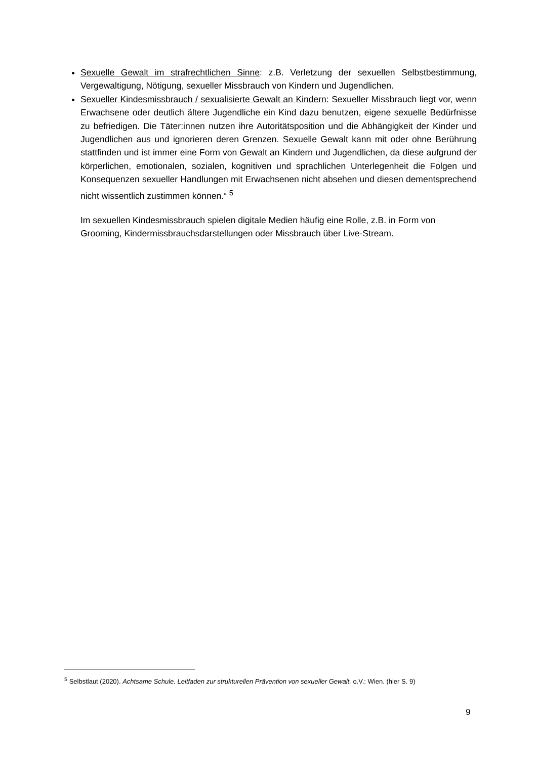Sexuelle Gewalt im strafrechtlichen Sinne: z.B. Verletzung der sexuellen Selbstbestimmung, Vergewaltigung, Nötigung, sexueller Missbrauch von Kindern und Jugendlichen.
Sexueller Kindesmissbrauch / sexualisierte Gewalt an Kindern: Sexueller Missbrauch liegt vor, wenn Erwachsene oder deutlich ältere Jugendliche ein Kind dazu benutzen, eigene sexuelle Bedürfnisse zu befriedigen. Die Täter:innen nutzen ihre Autoritätsposition und die Abhängigkeit der Kinder und Jugendlichen aus und ignorieren deren Grenzen. Sexuelle Gewalt kann mit oder ohne Berührung stattfinden und ist immer eine Form von Gewalt an Kindern und Jugendlichen, da diese aufgrund der körperlichen, emotionalen, sozialen, kognitiven und sprachlichen Unterlegenheit die Folgen und Konsequenzen sexueller Handlungen mit Erwachsenen nicht absehen und diesen dementsprechend nicht wissentlich zustimmen können.“ <sup>5</sup>
Im sexuellen Kindesmissbrauch spielen digitale Medien häufig eine Rolle, z.B. in Form von Grooming, Kindermissbrauchsdarstellungen oder Missbrauch über Live-Stream.
<sup>5</sup> Selbstlaut (2020). Achtsame Schule. Leitfaden zur strukturellen Prävention von sexueller Gewalt. o.V.: Wien. (hier S. 9)
9